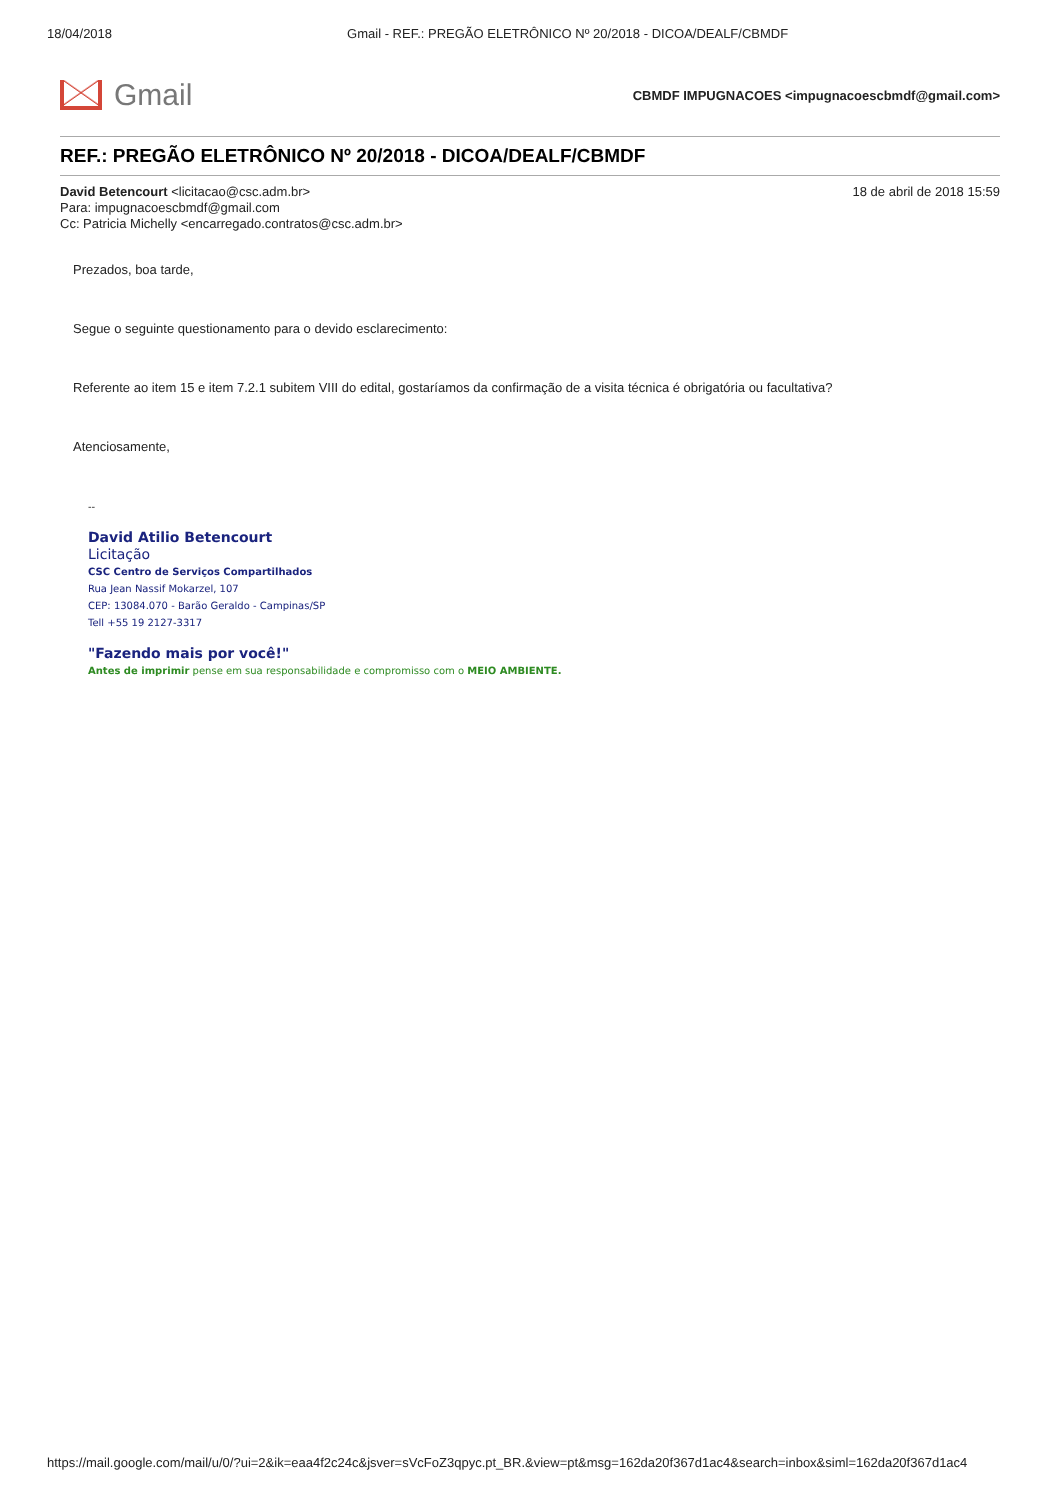18/04/2018 Gmail - REF.: PREGÃO ELETRÔNICO Nº 20/2018 - DICOA/DEALF/CBMDF
Gmail
CBMDF IMPUGNACOES <impugnacoescbmdf@gmail.com>
REF.: PREGÃO ELETRÔNICO Nº 20/2018 - DICOA/DEALF/CBMDF
David Betencourt <licitacao@csc.adm.br>
Para: impugnacoescbmdf@gmail.com
Cc: Patricia Michelly <encarregado.contratos@csc.adm.br>
18 de abril de 2018 15:59
Prezados, boa tarde,
Segue o seguinte questionamento para o devido esclarecimento:
Referente ao item 15 e item 7.2.1 subitem VIII do edital, gostaríamos da confirmação de a visita técnica é obrigatória ou facultativa?
Atenciosamente,
--
David Atilio Betencourt
Licitação
CSC Centro de Serviços Compartilhados
Rua Jean Nassif Mokarzel, 107
CEP: 13084.070 - Barão Geraldo - Campinas/SP
Tell +55 19 2127-3317
"Fazendo mais por você!"
Antes de imprimir pense em sua responsabilidade e compromisso com o MEIO AMBIENTE.
https://mail.google.com/mail/u/0/?ui=2&ik=eaa4f2c24c&jsver=sVcFoZ3qpyc.pt_BR.&view=pt&msg=162da20f367d1ac4&search=inbox&siml=162da20f367d1ac4